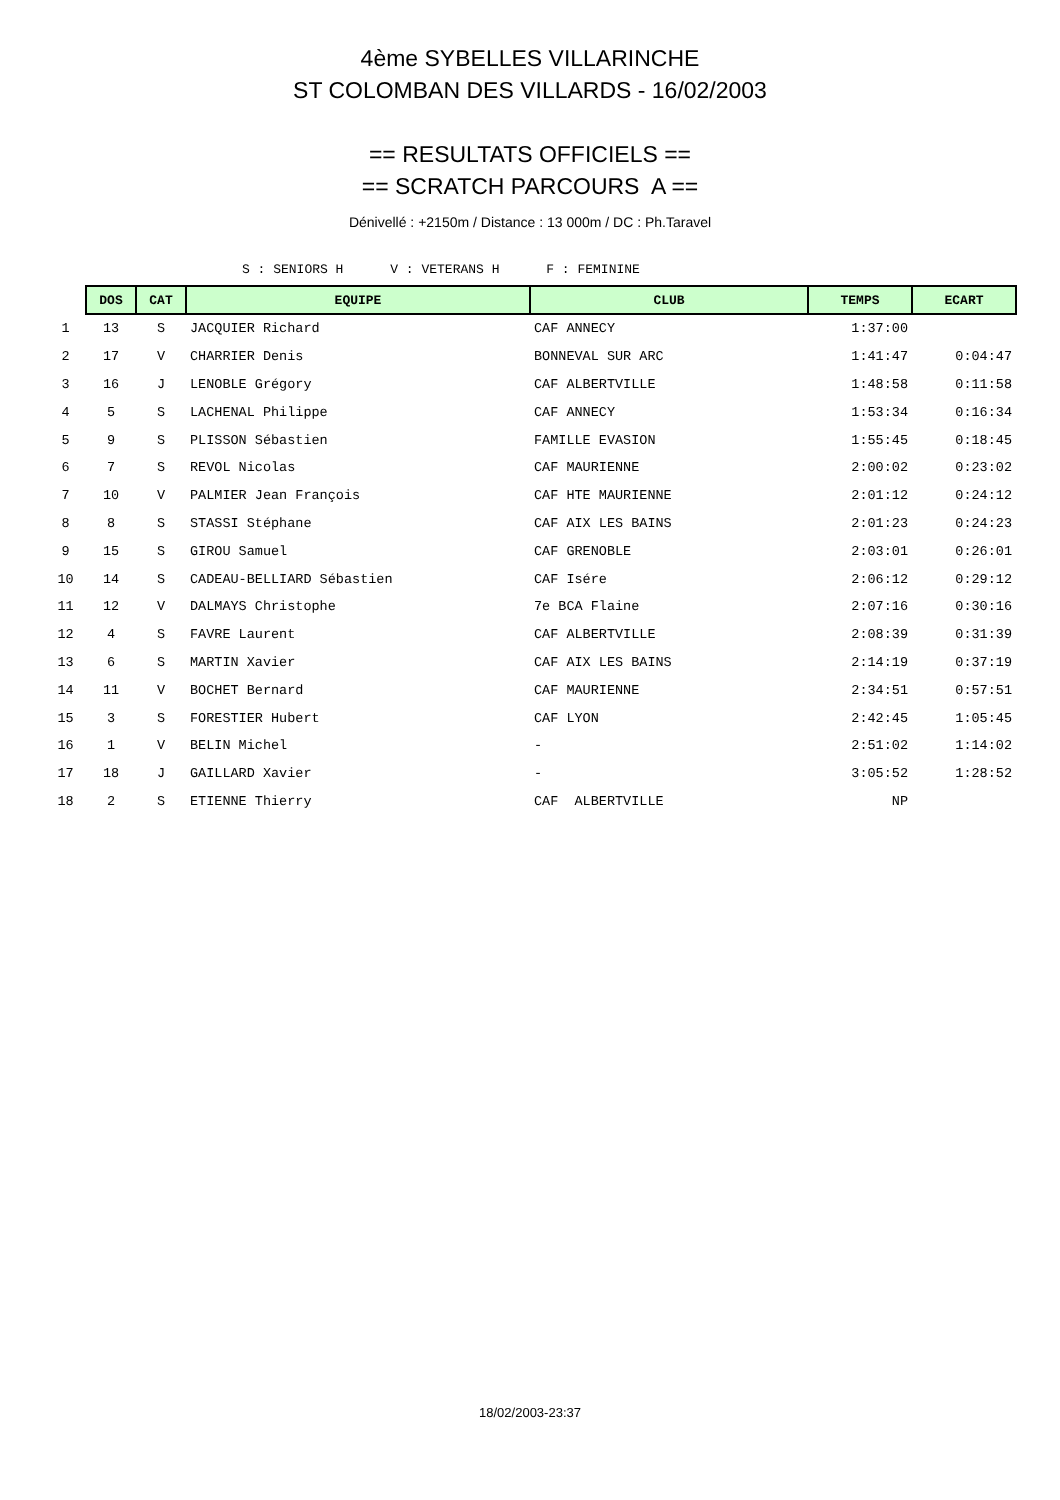4ème SYBELLES VILLARINCHE
ST COLOMBAN DES VILLARDS - 16/02/2003
== RESULTATS OFFICIELS ==
== SCRATCH PARCOURS A ==
Dénivellé : +2150m / Distance : 13 000m / DC : Ph.Taravel
S : SENIORS H V : VETERANS H F : FEMININE
| | DOS | CAT | EQUIPE | CLUB | TEMPS | ECART |
| 1 | 13 | S | JACQUIER Richard | CAF ANNECY | 1:37:00 | |
| 2 | 17 | V | CHARRIER Denis | BONNEVAL SUR ARC | 1:41:47 | 0:04:47 |
| 3 | 16 | J | LENOBLE Grégory | CAF ALBERTVILLE | 1:48:58 | 0:11:58 |
| 4 | 5 | S | LACHENAL Philippe | CAF ANNECY | 1:53:34 | 0:16:34 |
| 5 | 9 | S | PLISSON Sébastien | FAMILLE EVASION | 1:55:45 | 0:18:45 |
| 6 | 7 | S | REVOL Nicolas | CAF MAURIENNE | 2:00:02 | 0:23:02 |
| 7 | 10 | V | PALMIER Jean François | CAF HTE MAURIENNE | 2:01:12 | 0:24:12 |
| 8 | 8 | S | STASSI Stéphane | CAF AIX LES BAINS | 2:01:23 | 0:24:23 |
| 9 | 15 | S | GIROU Samuel | CAF GRENOBLE | 2:03:01 | 0:26:01 |
| 10 | 14 | S | CADEAU-BELLIARD Sébastien | CAF Isére | 2:06:12 | 0:29:12 |
| 11 | 12 | V | DALMAYS Christophe | 7e BCA Flaine | 2:07:16 | 0:30:16 |
| 12 | 4 | S | FAVRE Laurent | CAF ALBERTVILLE | 2:08:39 | 0:31:39 |
| 13 | 6 | S | MARTIN Xavier | CAF AIX LES BAINS | 2:14:19 | 0:37:19 |
| 14 | 11 | V | BOCHET Bernard | CAF MAURIENNE | 2:34:51 | 0:57:51 |
| 15 | 3 | S | FORESTIER Hubert | CAF LYON | 2:42:45 | 1:05:45 |
| 16 | 1 | V | BELIN Michel | - | 2:51:02 | 1:14:02 |
| 17 | 18 | J | GAILLARD Xavier | - | 3:05:52 | 1:28:52 |
| 18 | 2 | S | ETIENNE Thierry | CAF ALBERTVILLE | NP | |
18/02/2003-23:37